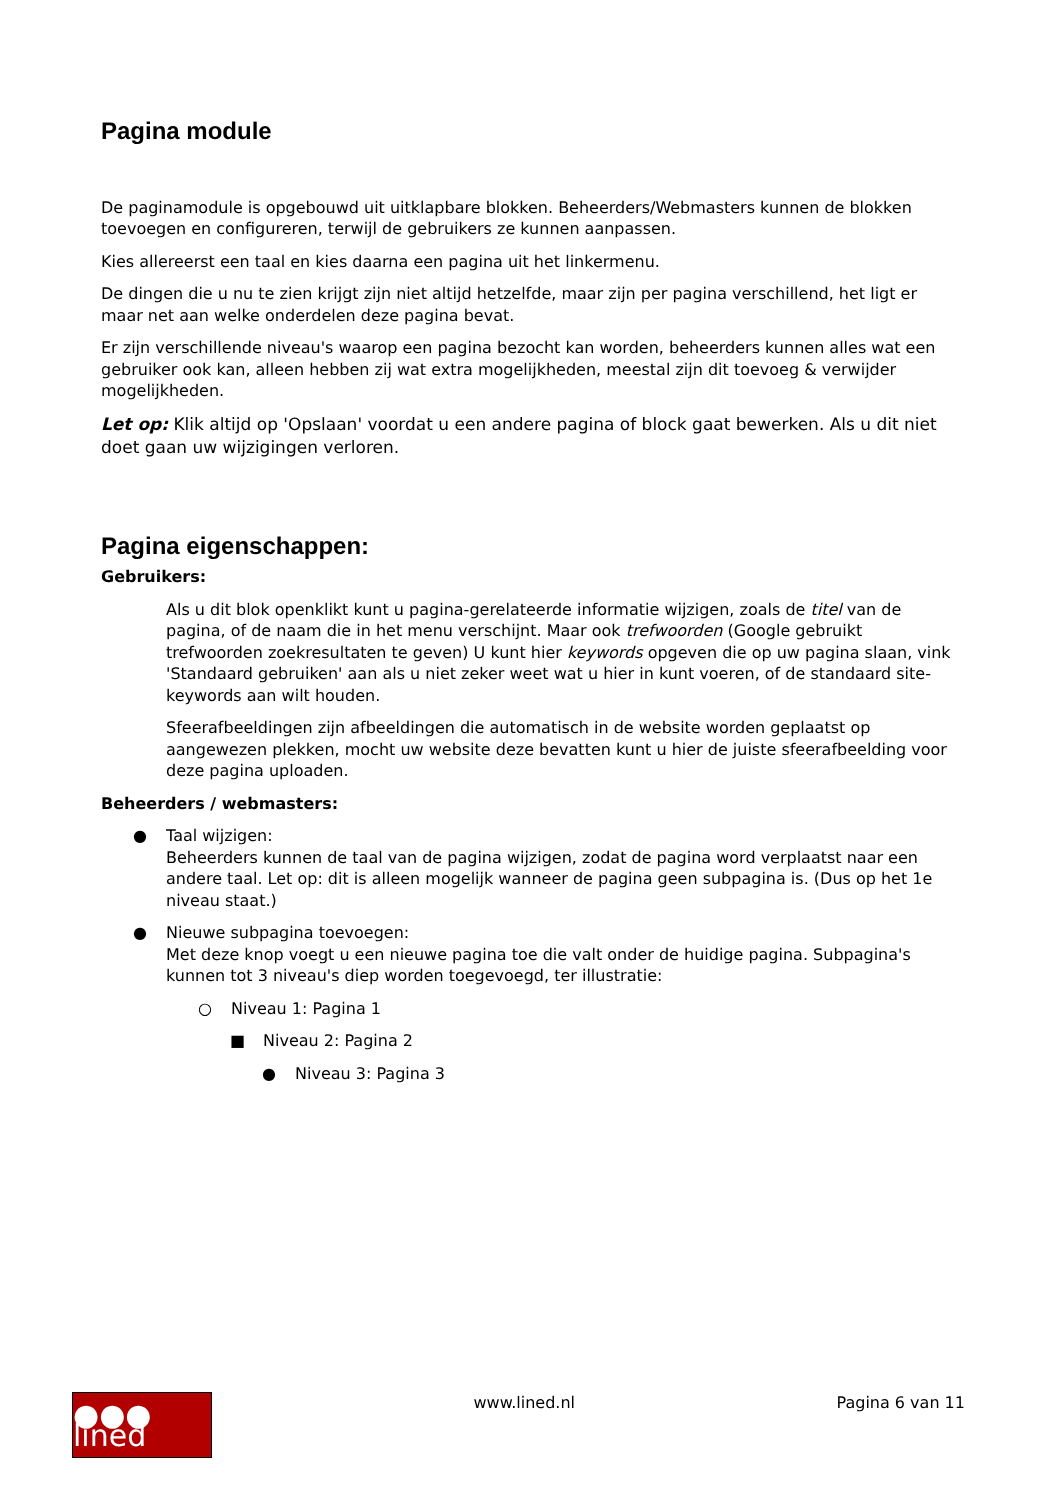Pagina module
De paginamodule is opgebouwd uit uitklapbare blokken. Beheerders/Webmasters kunnen de blokken toevoegen en configureren, terwijl de gebruikers ze kunnen aanpassen.
Kies allereerst een taal en kies daarna een pagina uit het linkermenu.
De dingen die u nu te zien krijgt zijn niet altijd hetzelfde, maar zijn per pagina verschillend, het ligt er maar net aan welke onderdelen deze pagina bevat.
Er zijn verschillende niveau's waarop een pagina bezocht kan worden, beheerders kunnen alles wat een gebruiker ook kan, alleen hebben zij wat extra mogelijkheden, meestal zijn dit toevoeg & verwijder mogelijkheden.
Let op: Klik altijd op 'Opslaan' voordat u een andere pagina of block gaat bewerken. Als u dit niet doet gaan uw wijzigingen verloren.
Pagina eigenschappen:
Gebruikers:
Als u dit blok openklikt kunt u pagina-gerelateerde informatie wijzigen, zoals de titel van de pagina, of de naam die in het menu verschijnt. Maar ook trefwoorden (Google gebruikt trefwoorden zoekresultaten te geven) U kunt hier keywords opgeven die op uw pagina slaan, vink 'Standaard gebruiken' aan als u niet zeker weet wat u hier in kunt voeren, of de standaard site-keywords aan wilt houden.
Sfeerafbeeldingen zijn afbeeldingen die automatisch in de website worden geplaatst op aangewezen plekken, mocht uw website deze bevatten kunt u hier de juiste sfeerafbeelding voor deze pagina uploaden.
Beheerders / webmasters:
● Taal wijzigen:
Beheerders kunnen de taal van de pagina wijzigen, zodat de pagina word verplaatst naar een andere taal. Let op: dit is alleen mogelijk wanneer de pagina geen subpagina is. (Dus op het 1e niveau staat.)
● Nieuwe subpagina toevoegen:
Met deze knop voegt u een nieuwe pagina toe die valt onder de huidige pagina. Subpagina's kunnen tot 3 niveau's diep worden toegevoegd, ter illustratie:
○ Niveau 1: Pagina 1
■ Niveau 2: Pagina 2
● Niveau 3: Pagina 3
●●● lined
www.lined.nl Pagina 6 van 11